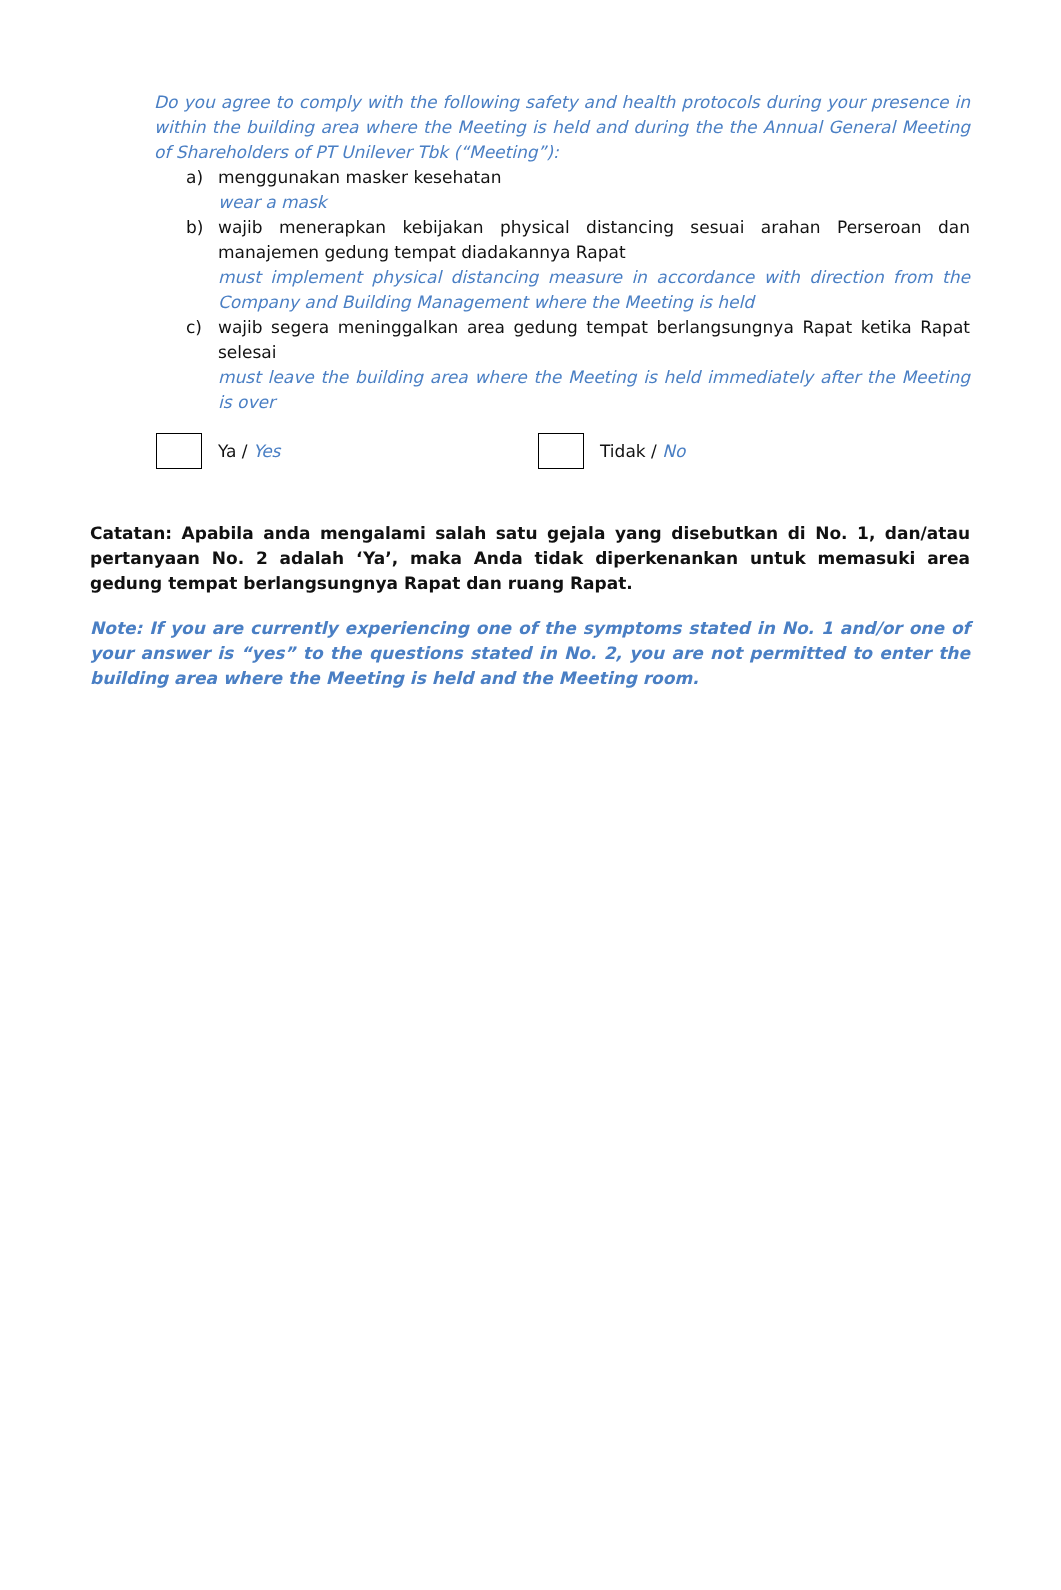Do you agree to comply with the following safety and health protocols during your presence in within the building area where the Meeting is held and during the the Annual General Meeting of Shareholders of PT Unilever Tbk (“Meeting”):
a) menggunakan masker kesehatan
wear a mask
b) wajib menerapkan kebijakan physical distancing sesuai arahan Perseroan dan manajemen gedung tempat diadakannya Rapat
must implement physical distancing measure in accordance with direction from the Company and Building Management where the Meeting is held
c) wajib segera meninggalkan area gedung tempat berlangsungnya Rapat ketika Rapat selesai
must leave the building area where the Meeting is held immediately after the Meeting is over
Ya / Yes Tidak / No
Catatan: Apabila anda mengalami salah satu gejala yang disebutkan di No. 1, dan/atau pertanyaan No. 2 adalah ‘Ya’, maka Anda tidak diperkenankan untuk memasuki area gedung tempat berlangsungnya Rapat dan ruang Rapat.
Note: If you are currently experiencing one of the symptoms stated in No. 1 and/or one of your answer is “yes” to the questions stated in No. 2, you are not permitted to enter the building area where the Meeting is held and the Meeting room.